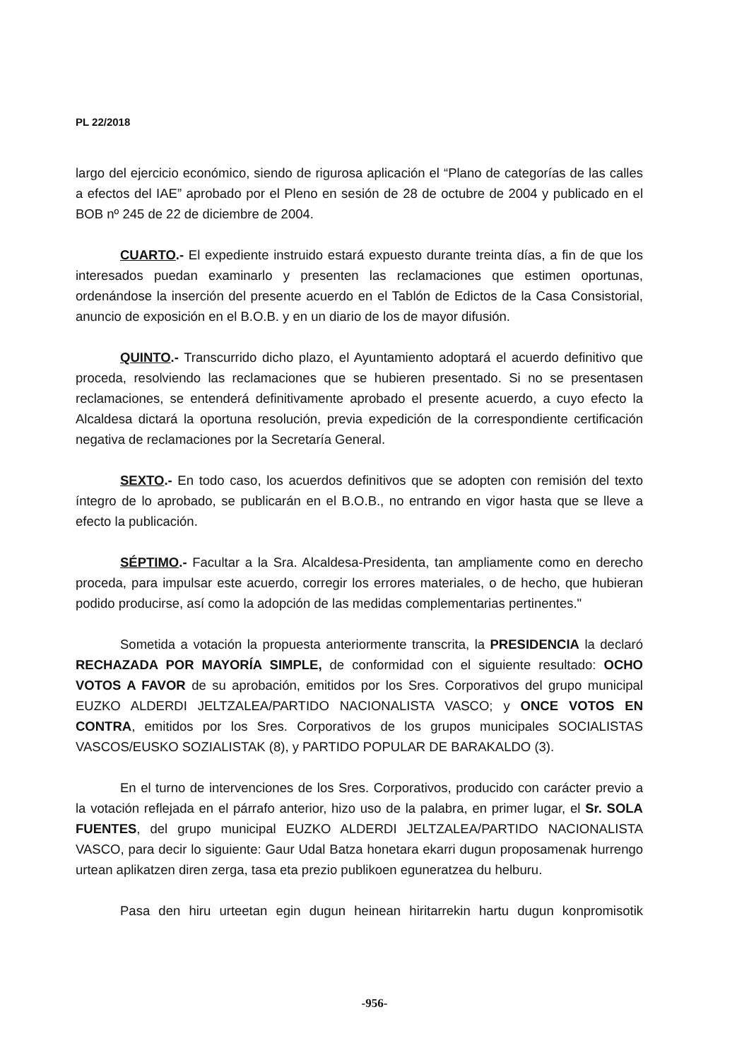PL 22/2018
largo del ejercicio económico, siendo de rigurosa aplicación el “Plano de categorías de las calles a efectos del IAE” aprobado por el Pleno en sesión de 28 de octubre de 2004 y publicado en el BOB nº 245 de 22 de diciembre de 2004.
CUARTO.- El expediente instruido estará expuesto durante treinta días, a fin de que los interesados puedan examinarlo y presenten las reclamaciones que estimen oportunas, ordenándose la inserción del presente acuerdo en el Tablón de Edictos de la Casa Consistorial, anuncio de exposición en el B.O.B. y en un diario de los de mayor difusión.
QUINTO.- Transcurrido dicho plazo, el Ayuntamiento adoptará el acuerdo definitivo que proceda, resolviendo las reclamaciones que se hubieren presentado. Si no se presentasen reclamaciones, se entenderá definitivamente aprobado el presente acuerdo, a cuyo efecto la Alcaldesa dictará la oportuna resolución, previa expedición de la correspondiente certificación negativa de reclamaciones por la Secretaría General.
SEXTO.- En todo caso, los acuerdos definitivos que se adopten con remisión del texto íntegro de lo aprobado, se publicarán en el B.O.B., no entrando en vigor hasta que se lleve a efecto la publicación.
SÉPTIMO.- Facultar a la Sra. Alcaldesa-Presidenta, tan ampliamente como en derecho proceda, para impulsar este acuerdo, corregir los errores materiales, o de hecho, que hubieran podido producirse, así como la adopción de las medidas complementarias pertinentes."
Sometida a votación la propuesta anteriormente transcrita, la PRESIDENCIA la declaró RECHAZADA POR MAYORÍA SIMPLE, de conformidad con el siguiente resultado: OCHO VOTOS A FAVOR de su aprobación, emitidos por los Sres. Corporativos del grupo municipal EUZKO ALDERDI JELTZALEA/PARTIDO NACIONALISTA VASCO; y ONCE VOTOS EN CONTRA, emitidos por los Sres. Corporativos de los grupos municipales SOCIALISTAS VASCOS/EUSKO SOZIALISTAK (8), y PARTIDO POPULAR DE BARAKALDO (3).
En el turno de intervenciones de los Sres. Corporativos, producido con carácter previo a la votación reflejada en el párrafo anterior, hizo uso de la palabra, en primer lugar, el Sr. SOLA FUENTES, del grupo municipal EUZKO ALDERDI JELTZALEA/PARTIDO NACIONALISTA VASCO, para decir lo siguiente: Gaur Udal Batza honetara ekarri dugun proposamenak hurrengo urtean aplikatzen diren zerga, tasa eta prezio publikoen eguneratzea du helburu.
Pasa den hiru urteetan egin dugun heinean hiritarrekin hartu dugun konpromisotik
-956-